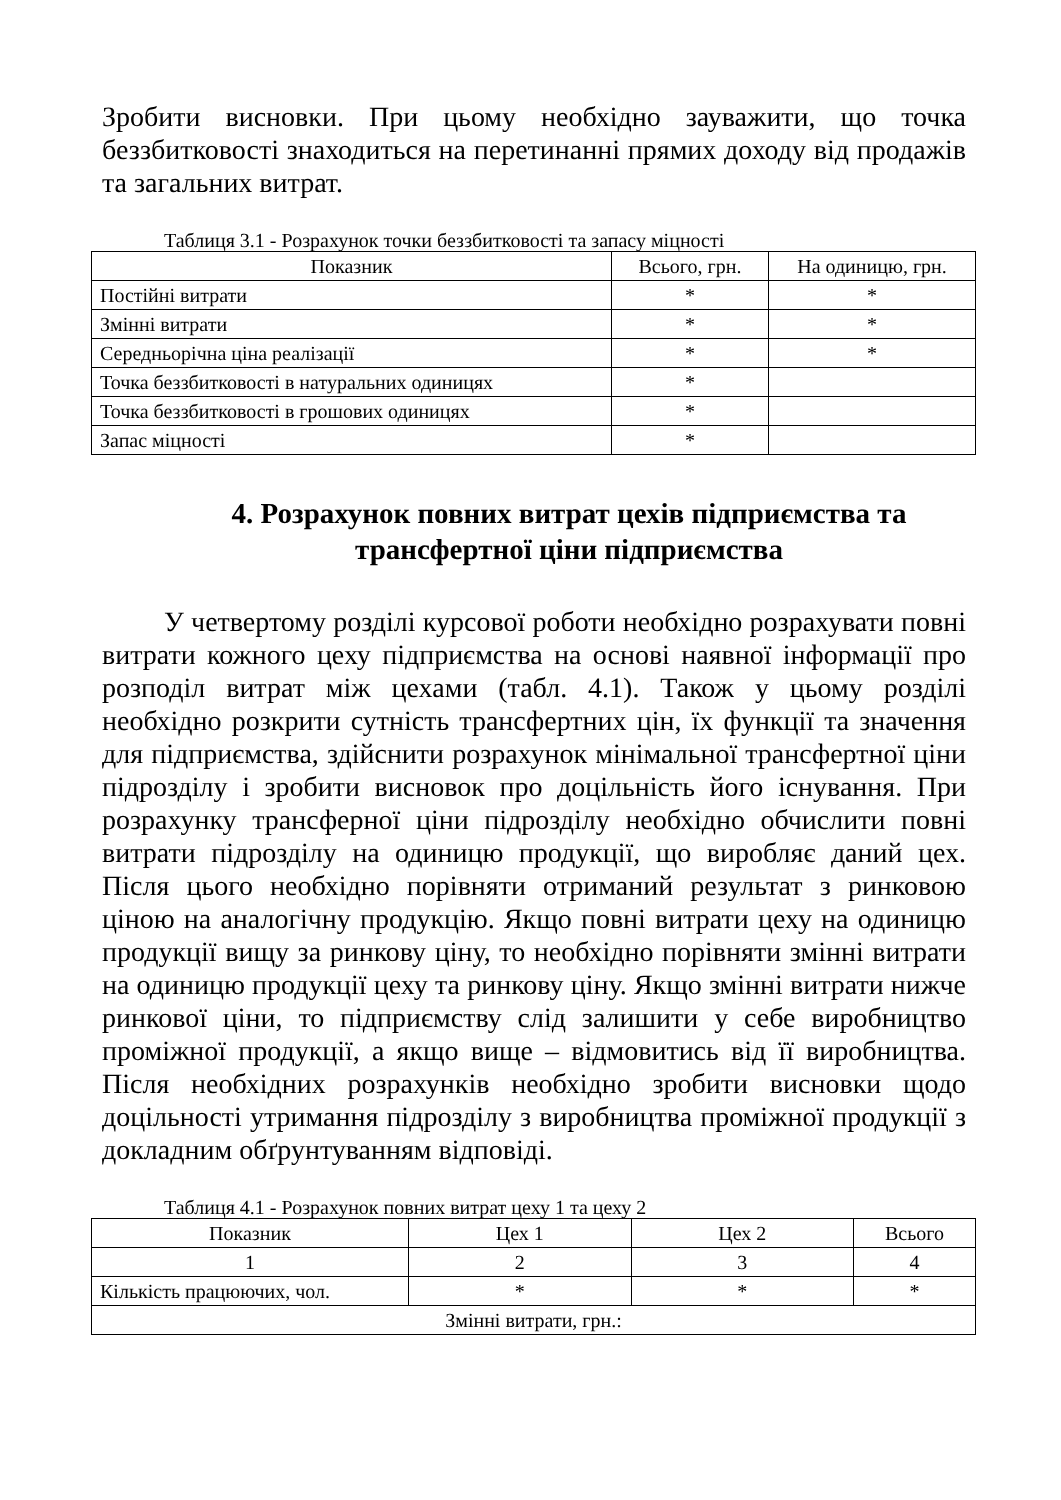Зробити висновки. При цьому необхідно зауважити, що точка беззбитковості знаходиться на перетинанні прямих доходу від продажів та загальних витрат.
Таблиця 3.1 - Розрахунок точки беззбитковості та запасу міцності
| Показник | Всього, грн. | На одиницю, грн. |
| --- | --- | --- |
| Постійні витрати | * | * |
| Змінні витрати | * | * |
| Середньорічна ціна реалізації | * | * |
| Точка беззбитковості в натуральних одиницях | * | |
| Точка беззбитковості в грошових одиницях | * | |
| Запас міцності | * | |
4. Розрахунок повних витрат цехів підприємства та трансфертної ціни підприємства
У четвертому розділі курсової роботи необхідно розрахувати повні витрати кожного цеху підприємства на основі наявної інформації про розподіл витрат між цехами (табл. 4.1). Також у цьому розділі необхідно розкрити сутність трансфертних цін, їх функції та значення для підприємства, здійснити розрахунок мінімальної трансфертної ціни підрозділу і зробити висновок про доцільність його існування. При розрахунку трансферної ціни підрозділу необхідно обчислити повні витрати підрозділу на одиницю продукції, що виробляє даний цех. Після цього необхідно порівняти отриманий результат з ринковою ціною на аналогічну продукцію. Якщо повні витрати цеху на одиницю продукції вищу за ринкову ціну, то необхідно порівняти змінні витрати на одиницю продукції цеху та ринкову ціну. Якщо змінні витрати нижче ринкової ціни, то підприємству слід залишити у себе виробництво проміжної продукції, а якщо вище – відмовитись від її виробництва. Після необхідних розрахунків необхідно зробити висновки щодо доцільності утримання підрозділу з виробництва проміжної продукції з докладним обґрунтуванням відповіді.
Таблиця 4.1 - Розрахунок повних витрат цеху 1 та цеху 2
| Показник | Цех 1 | Цех 2 | Всього |
| --- | --- | --- | --- |
| 1 | 2 | 3 | 4 |
| Кількість працюючих, чол. | * | * | * |
| Змінні витрати, грн.: | | | |